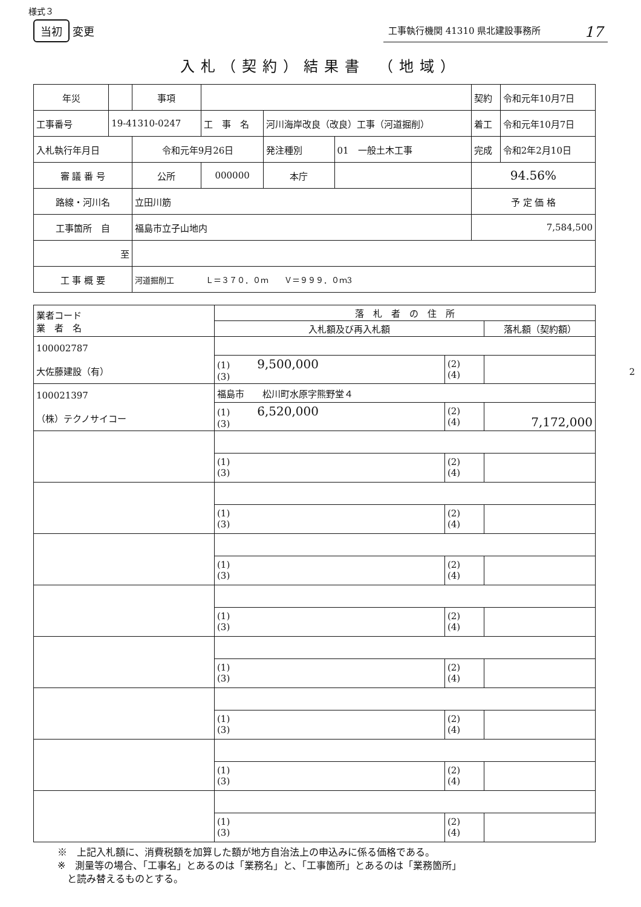様式３
当初 変更
工事執行機関 41310 県北建設事務所 17
入札（契約）結果書　（地域）
| 年災 | | 事項 | | | | 契約 | 令和元年10月7日 |
| 工事番号 | 19-41310-0247 | | 工 事 名 | 河川海岸改良（改良）工事（河道掘削） | | 着工 | 令和元年10月7日 |
| 入札執行年月日 | | 令和元年9月26日 | | 発注種別 | 01 一般土木工事 | 完成 | 令和2年2月10日 |
| 審 議 番 号 | | 公所 | 000000 | 本庁 | | 94.56% | |
| 路線・河川名 | | 立田川筋 | | | | 予 定 価 格 | |
| 工事箇所 自 | | 福島市立子山地内 | | | | 7,584,500 | |
| 至 | | | | | | | |
| 工 事 概 要 | | 河道掘削工 Ｌ＝３７０．０ｍ Ｖ＝９９９．０ｍ3 | | | | | |
| 業者コード 業 者 名 | 落 札 者 の 住 所 | | |
| --- | --- | --- | --- |
| | 入札額及び再入札額 | | 落札額（契約額） |
| 100002787 大佐藤建設（有） | | | |
| | (1) 9,500,000 (3) | (2) (4) | |
| 100021397 （株）テクノサイコー | 福島市 松川町水原字熊野堂４ | | |
| | (1) 6,520,000 (3) | (2) (4) | 7,172,000 |
| | (1) (3) | (2) (4) | |
| | (1) (3) | (2) (4) | |
| | (1) (3) | (2) (4) | |
| | (1) (3) | (2) (4) | |
| | (1) (3) | (2) (4) | |
| | (1) (3) | (2) (4) | |
| | (1) (3) | (2) (4) | |
| | (1) (3) | (2) (4) | |
2
※　上記入札額に、消費税額を加算した額が地方自治法上の申込みに係る価格である。
※　測量等の場合、「工事名」とあるのは「業務名」と、「工事箇所」とあるのは「業務箇所」
　と読み替えるものとする。